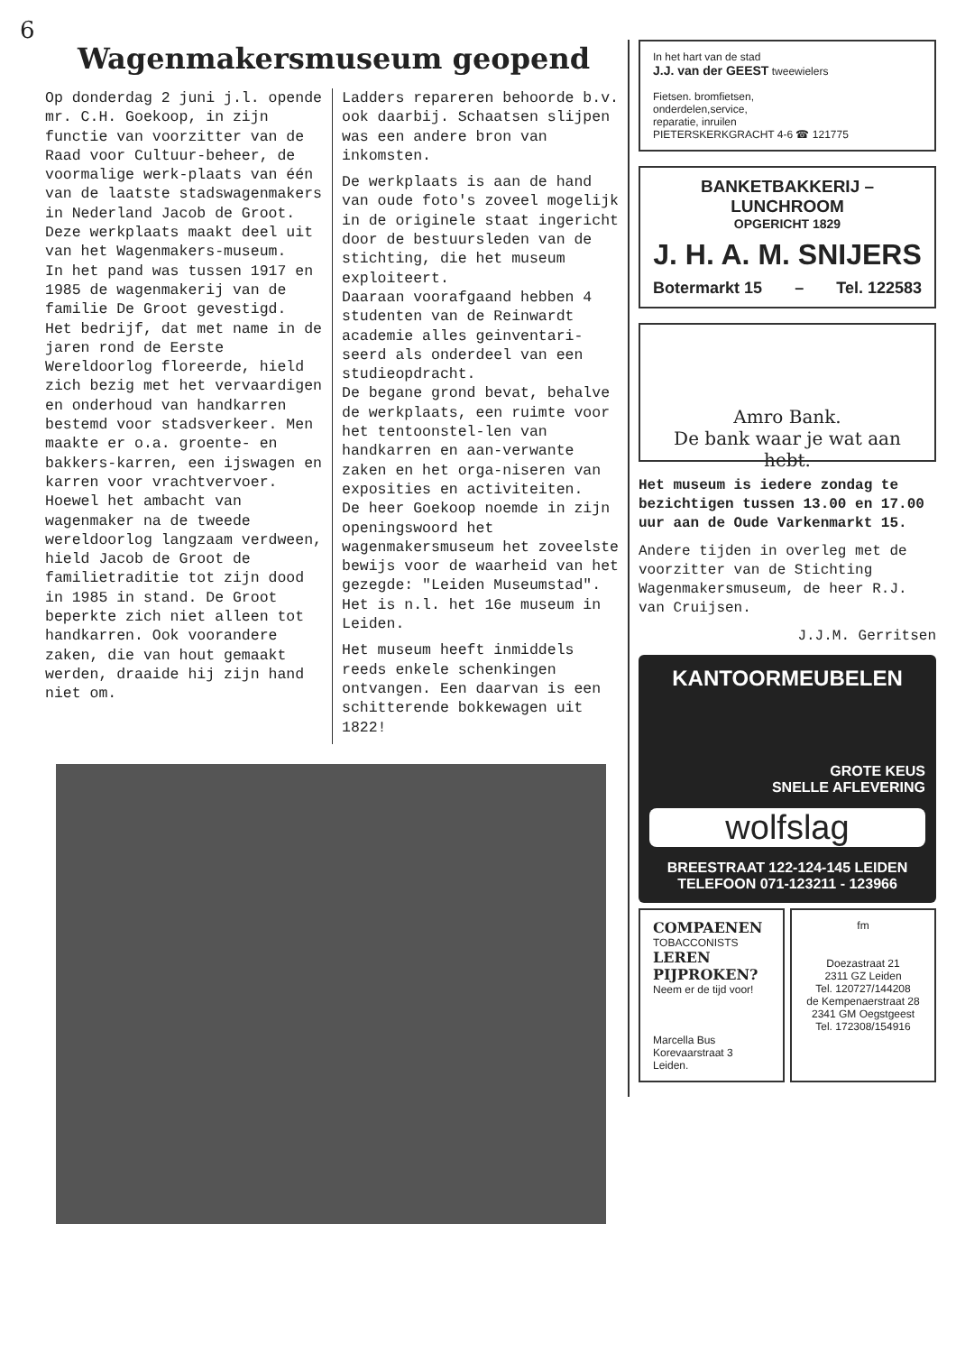6
Wagenmakersmuseum geopend
Op donderdag 2 juni j.l. opende mr. C.H. Goekoop, in zijn functie van voorzitter van de Raad voor Cultuur-beheer, de voormalige werk-plaats van één van de laatste stadswagenmakers in Nederland Jacob de Groot. Deze werkplaats maakt deel uit van het Wagenmakers-museum.
In het pand was tussen 1917 en 1985 de wagenmakerij van de familie De Groot gevestigd.
Het bedrijf, dat met name in de jaren rond de Eerste Wereldoorlog floreerde, hield zich bezig met het vervaardigen en onderhoud van handkarren bestemd voor stadsverkeer. Men maakte er o.a. groente- en bakkers-karren, een ijswagen en karren voor vrachtvervoer.
Hoewel het ambacht van wagenmaker na de tweede wereldoorlog langzaam verdween, hield Jacob de Groot de familietraditie tot zijn dood in 1985 in stand. De Groot beperkte zich niet alleen tot handkarren. Ook voorandere zaken, die van hout gemaakt werden, draaide hij zijn hand niet om.
Ladders repareren behoorde b.v. ook daarbij. Schaatsen slijpen was een andere bron van inkomsten.
De werkplaats is aan de hand van oude foto's zoveel mogelijk in de originele staat ingericht door de bestuursleden van de stichting, die het museum exploiteert.
Daaraan voorafgaand hebben 4 studenten van de Reinwardt academie alles geinventari-seerd als onderdeel van een studieopdracht.
De begane grond bevat, behalve de werkplaats, een ruimte voor het tentoonstel-len van handkarren en aan-verwante zaken en het orga-niseren van exposities en activiteiten.
De heer Goekoop noemde in zijn openingswoord het wagenmakersmuseum het zoveelste bewijs voor de waarheid van het gezegde: "Leiden Museumstad". Het is n.l. het 16e museum in Leiden.
Het museum heeft inmiddels reeds enkele schenkingen ontvangen. Een daarvan is een schitterende bokkewagen uit 1822!
In het hart van de stad
J.J. van der GEEST tweewielers
Fietsen. bromfietsen,
onderdelen,service,
reparatie, inruilen
PIETERSKERKGRACHT 4-6 ☎ 121775
BANKETBAKKERIJ – LUNCHROOM
OPGERICHT 1829
J. H. A. M. SNIJERS
Botermarkt 15 – Tel. 122583
Amro Bank.
De bank waar je wat aan hebt.
Het museum is iedere zondag te bezichtigen tussen 13.00 en 17.00 uur aan de Oude Varkenmarkt 15.
Andere tijden in overleg met de voorzitter van de Stichting Wagenmakersmuseum, de heer R.J. van Cruijsen.
J.J.M. Gerritsen
KANTOORMEUBELEN
GROTE KEUS
SNELLE AFLEVERING
wolfslag
BREESTRAAT 122-124-145 LEIDEN
TELEFOON 071-123211 - 123966
COMPAENEN TOBACCONISTS
LEREN PIJPROKEN?
Neem er de tijd voor!
Marcella Bus
Korevaarstraat 3
Leiden.
fm
Doezastraat 21
2311 GZ Leiden
Tel. 120727/144208
de Kempenaerstraat 28
2341 GM Oegstgeest
Tel. 172308/154916